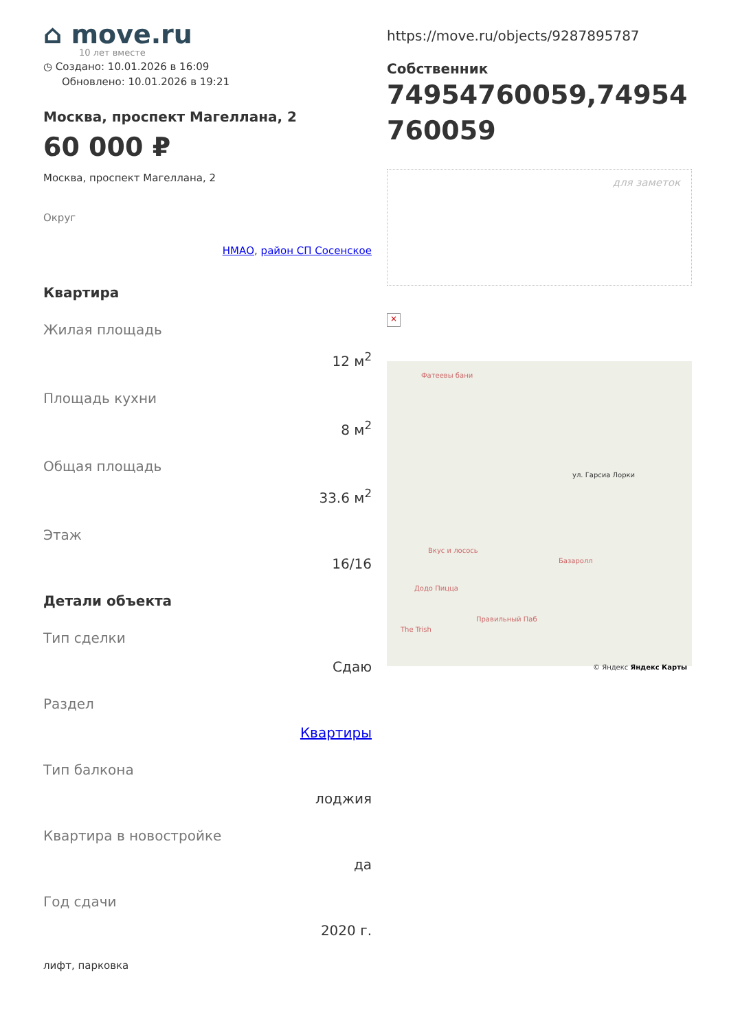⌂ move.ru
10 лет вместе
◷ Создано: 10.01.2026 в 16:09
Обновлено: 10.01.2026 в 19:21
Москва, проспект Магеллана, 2
60 000 ₽
Москва, проспект Магеллана, 2
Округ
НМАО, район СП Сосенское
Квартира
Жилая площадь
12 м<sup>2</sup>
Площадь кухни
8 м<sup>2</sup>
Общая площадь
33.6 м<sup>2</sup>
Этаж
16/16
Детали объекта
Тип сделки
Сдаю
Раздел
Квартиры
Тип балкона
лоджия
Квартира в новостройке
да
Год сдачи
2020 г.
лифт, парковка
https://move.ru/objects/9287895787
Собственник
74954760059,74954760059
для заметок
×
Фатеевы бани
ул. Гарсиа Лорки
Вкус и лосось
Базаролл
Додо Пицца
Правильный Паб
The Trish
© Яндекс Яндекс Карты